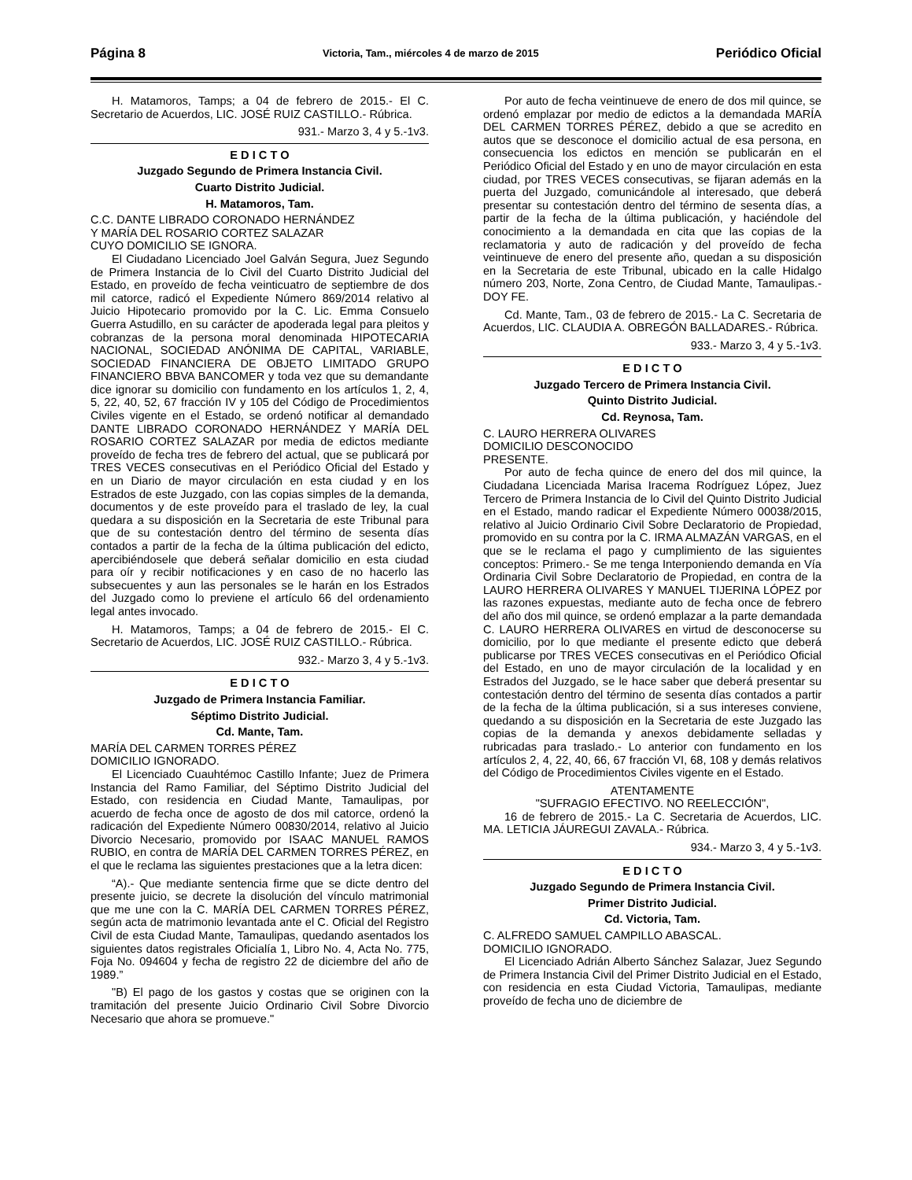Página 8 Victoria, Tam., miércoles 4 de marzo de 2015 Periódico Oficial
H. Matamoros, Tamps; a 04 de febrero de 2015.- El C. Secretario de Acuerdos, LIC. JOSÉ RUIZ CASTILLO.- Rúbrica.
931.- Marzo 3, 4 y 5.-1v3.
E D I C T O
Juzgado Segundo de Primera Instancia Civil.
Cuarto Distrito Judicial.
H. Matamoros, Tam.
C.C. DANTE LIBRADO CORONADO HERNÁNDEZ
Y MARÍA DEL ROSARIO CORTEZ SALAZAR
CUYO DOMICILIO SE IGNORA.
El Ciudadano Licenciado Joel Galván Segura, Juez Segundo de Primera Instancia de lo Civil del Cuarto Distrito Judicial del Estado, en proveído de fecha veinticuatro de septiembre de dos mil catorce, radicó el Expediente Número 869/2014 relativo al Juicio Hipotecario promovido por la C. Lic. Emma Consuelo Guerra Astudillo, en su carácter de apoderada legal para pleitos y cobranzas de la persona moral denominada HIPOTECARIA NACIONAL, SOCIEDAD ANÓNIMA DE CAPITAL, VARIABLE, SOCIEDAD FINANCIERA DE OBJETO LIMITADO GRUPO FINANCIERO BBVA BANCOMER y toda vez que su demandante dice ignorar su domicilio con fundamento en los artículos 1, 2, 4, 5, 22, 40, 52, 67 fracción IV y 105 del Código de Procedimientos Civiles vigente en el Estado, se ordenó notificar al demandado DANTE LIBRADO CORONADO HERNÁNDEZ Y MARÍA DEL ROSARIO CORTEZ SALAZAR por media de edictos mediante proveído de fecha tres de febrero del actual, que se publicará por TRES VECES consecutivas en el Periódico Oficial del Estado y en un Diario de mayor circulación en esta ciudad y en los Estrados de este Juzgado, con las copias simples de la demanda, documentos y de este proveído para el traslado de ley, la cual quedara a su disposición en la Secretaria de este Tribunal para que de su contestación dentro del término de sesenta días contados a partir de la fecha de la última publicación del edicto, apercibiéndosele que deberá señalar domicilio en esta ciudad para oír y recibir notificaciones y en caso de no hacerlo las subsecuentes y aun las personales se le harán en los Estrados del Juzgado como lo previene el artículo 66 del ordenamiento legal antes invocado.
H. Matamoros, Tamps; a 04 de febrero de 2015.- El C. Secretario de Acuerdos, LIC. JOSÉ RUIZ CASTILLO.- Rúbrica.
932.- Marzo 3, 4 y 5.-1v3.
E D I C T O
Juzgado de Primera Instancia Familiar.
Séptimo Distrito Judicial.
Cd. Mante, Tam.
MARÍA DEL CARMEN TORRES PÉREZ
DOMICILIO IGNORADO.
El Licenciado Cuauhtémoc Castillo Infante; Juez de Primera Instancia del Ramo Familiar, del Séptimo Distrito Judicial del Estado, con residencia en Ciudad Mante, Tamaulipas, por acuerdo de fecha once de agosto de dos mil catorce, ordenó la radicación del Expediente Número 00830/2014, relativo al Juicio Divorcio Necesario, promovido por ISAAC MANUEL RAMOS RUBIO, en contra de MARÍA DEL CARMEN TORRES PÉREZ, en el que le reclama las siguientes prestaciones que a la letra dicen:
“A).- Que mediante sentencia firme que se dicte dentro del presente juicio, se decrete la disolución del vínculo matrimonial que me une con la C. MARÍA DEL CARMEN TORRES PÉREZ, según acta de matrimonio levantada ante el C. Oficial del Registro Civil de esta Ciudad Mante, Tamaulipas, quedando asentados los siguientes datos registrales Oficialía 1, Libro No. 4, Acta No. 775, Foja No. 094604 y fecha de registro 22 de diciembre del año de 1989.”
"B) El pago de los gastos y costas que se originen con la tramitación del presente Juicio Ordinario Civil Sobre Divorcio Necesario que ahora se promueve."
Por auto de fecha veintinueve de enero de dos mil quince, se ordenó emplazar por medio de edictos a la demandada MARÍA DEL CARMEN TORRES PÉREZ, debido a que se acredito en autos que se desconoce el domicilio actual de esa persona, en consecuencia los edictos en mención se publicarán en el Periódico Oficial del Estado y en uno de mayor circulación en esta ciudad, por TRES VECES consecutivas, se fijaran además en la puerta del Juzgado, comunicándole al interesado, que deberá presentar su contestación dentro del término de sesenta días, a partir de la fecha de la última publicación, y haciéndole del conocimiento a la demandada en cita que las copias de la reclamatoria y auto de radicación y del proveído de fecha veintinueve de enero del presente año, quedan a su disposición en la Secretaria de este Tribunal, ubicado en la calle Hidalgo número 203, Norte, Zona Centro, de Ciudad Mante, Tamaulipas.- DOY FE.
Cd. Mante, Tam., 03 de febrero de 2015.- La C. Secretaria de Acuerdos, LIC. CLAUDIA A. OBREGÓN BALLADARES.- Rúbrica.
933.- Marzo 3, 4 y 5.-1v3.
E D I C T O
Juzgado Tercero de Primera Instancia Civil.
Quinto Distrito Judicial.
Cd. Reynosa, Tam.
C. LAURO HERRERA OLIVARES
DOMICILIO DESCONOCIDO
PRESENTE.
Por auto de fecha quince de enero del dos mil quince, la Ciudadana Licenciada Marisa Iracema Rodríguez López, Juez Tercero de Primera Instancia de lo Civil del Quinto Distrito Judicial en el Estado, mando radicar el Expediente Número 00038/2015, relativo al Juicio Ordinario Civil Sobre Declaratorio de Propiedad, promovido en su contra por la C. IRMA ALMAZÁN VARGAS, en el que se le reclama el pago y cumplimiento de las siguientes conceptos: Primero.- Se me tenga Interponiendo demanda en Vía Ordinaria Civil Sobre Declaratorio de Propiedad, en contra de la LAURO HERRERA OLIVARES Y MANUEL TIJERINA LÓPEZ por las razones expuestas, mediante auto de fecha once de febrero del año dos mil quince, se ordenó emplazar a la parte demandada C. LAURO HERRERA OLIVARES en virtud de desconocerse su domicilio, por lo que mediante el presente edicto que deberá publicarse por TRES VECES consecutivas en el Periódico Oficial del Estado, en uno de mayor circulación de la localidad y en Estrados del Juzgado, se le hace saber que deberá presentar su contestación dentro del término de sesenta días contados a partir de la fecha de la última publicación, si a sus intereses conviene, quedando a su disposición en la Secretaria de este Juzgado las copias de la demanda y anexos debidamente selladas y rubricadas para traslado.- Lo anterior con fundamento en los artículos 2, 4, 22, 40, 66, 67 fracción VI, 68, 108 y demás relativos del Código de Procedimientos Civiles vigente en el Estado.
ATENTAMENTE
"SUFRAGIO EFECTIVO. NO REELECCIÓN",
16 de febrero de 2015.- La C. Secretaria de Acuerdos, LIC. MA. LETICIA JÁUREGUI ZAVALA.- Rúbrica.
934.- Marzo 3, 4 y 5.-1v3.
E D I C T O
Juzgado Segundo de Primera Instancia Civil.
Primer Distrito Judicial.
Cd. Victoria, Tam.
C. ALFREDO SAMUEL CAMPILLO ABASCAL.
DOMICILIO IGNORADO.
El Licenciado Adrián Alberto Sánchez Salazar, Juez Segundo de Primera Instancia Civil del Primer Distrito Judicial en el Estado, con residencia en esta Ciudad Victoria, Tamaulipas, mediante proveído de fecha uno de diciembre de